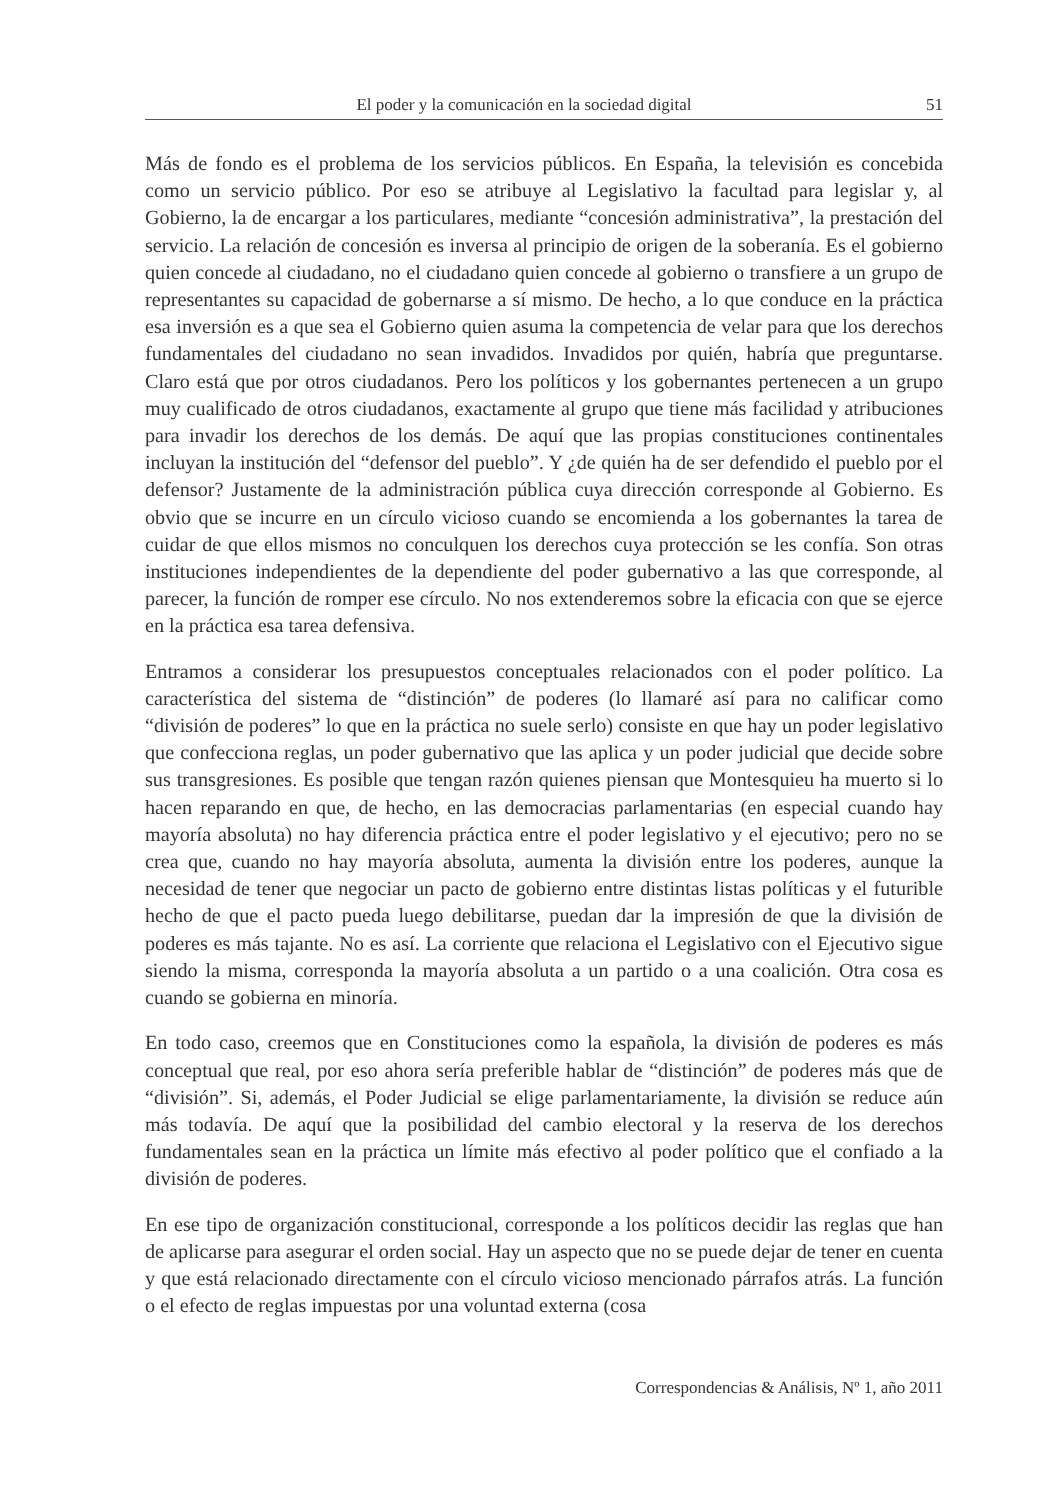El poder y la comunicación en la sociedad digital 51
Más de fondo es el problema de los servicios públicos. En España, la televisión es concebida como un servicio público. Por eso se atribuye al Legislativo la facultad para legislar y, al Gobierno, la de encargar a los particulares, mediante “concesión administrativa”, la prestación del servicio. La relación de concesión es inversa al principio de origen de la soberanía. Es el gobierno quien concede al ciudadano, no el ciudadano quien concede al gobierno o transfiere a un grupo de representantes su capacidad de gobernarse a sí mismo. De hecho, a lo que conduce en la práctica esa inversión es a que sea el Gobierno quien asuma la competencia de velar para que los derechos fundamentales del ciudadano no sean invadidos. Invadidos por quién, habría que preguntarse. Claro está que por otros ciudadanos. Pero los políticos y los gobernantes pertenecen a un grupo muy cualificado de otros ciudadanos, exactamente al grupo que tiene más facilidad y atribuciones para invadir los derechos de los demás. De aquí que las propias constituciones continentales incluyan la institución del “defensor del pueblo”. Y ¿de quién ha de ser defendido el pueblo por el defensor? Justamente de la administración pública cuya dirección corresponde al Gobierno. Es obvio que se incurre en un círculo vicioso cuando se encomienda a los gobernantes la tarea de cuidar de que ellos mismos no conculquen los derechos cuya protección se les confía. Son otras instituciones independientes de la dependiente del poder gubernativo a las que corresponde, al parecer, la función de romper ese círculo. No nos extenderemos sobre la eficacia con que se ejerce en la práctica esa tarea defensiva.
Entramos a considerar los presupuestos conceptuales relacionados con el poder político. La característica del sistema de “distinción” de poderes (lo llamaré así para no calificar como “división de poderes” lo que en la práctica no suele serlo) consiste en que hay un poder legislativo que confecciona reglas, un poder gubernativo que las aplica y un poder judicial que decide sobre sus transgresiones. Es posible que tengan razón quienes piensan que Montesquieu ha muerto si lo hacen reparando en que, de hecho, en las democracias parlamentarias (en especial cuando hay mayoría absoluta) no hay diferencia práctica entre el poder legislativo y el ejecutivo; pero no se crea que, cuando no hay mayoría absoluta, aumenta la división entre los poderes, aunque la necesidad de tener que negociar un pacto de gobierno entre distintas listas políticas y el futurible hecho de que el pacto pueda luego debilitarse, puedan dar la impresión de que la división de poderes es más tajante. No es así. La corriente que relaciona el Legislativo con el Ejecutivo sigue siendo la misma, corresponda la mayoría absoluta a un partido o a una coalición. Otra cosa es cuando se gobierna en minoría.
En todo caso, creemos que en Constituciones como la española, la división de poderes es más conceptual que real, por eso ahora sería preferible hablar de “distinción” de poderes más que de “división”. Si, además, el Poder Judicial se elige parlamentariamente, la división se reduce aún más todavía. De aquí que la posibilidad del cambio electoral y la reserva de los derechos fundamentales sean en la práctica un límite más efectivo al poder político que el confiado a la división de poderes.
En ese tipo de organización constitucional, corresponde a los políticos decidir las reglas que han de aplicarse para asegurar el orden social. Hay un aspecto que no se puede dejar de tener en cuenta y que está relacionado directamente con el círculo vicioso mencionado párrafos atrás. La función o el efecto de reglas impuestas por una voluntad externa (cosa
Correspondencias & Análisis, Nº 1, año 2011